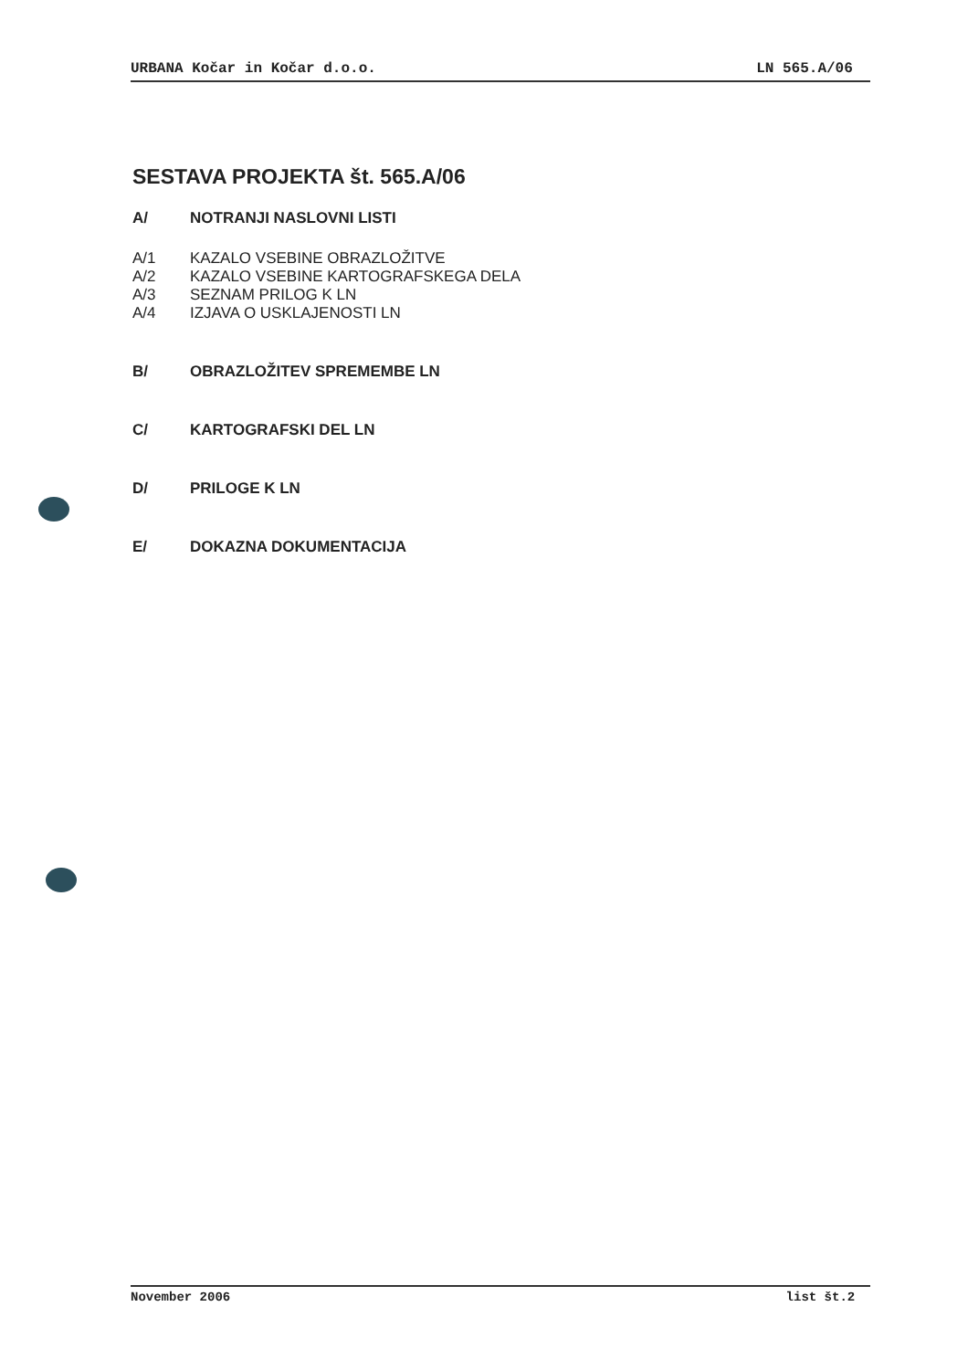URBANA Kočar in Kočar d.o.o. LN 565.A/06
SESTAVA PROJEKTA št. 565.A/06
A/ NOTRANJI NASLOVNI LISTI
A/1 KAZALO VSEBINE OBRAZLOŽITVE
A/2 KAZALO VSEBINE KARTOGRAFSKEGA DELA
A/3 SEZNAM PRILOG K LN
A/4 IZJAVA O USKLAJENOSTI LN
B/ OBRAZLOŽITEV SPREMEMBE LN
C/ KARTOGRAFSKI DEL LN
D/ PRILOGE K LN
E/ DOKAZNA DOKUMENTACIJA
November 2006 list št.2